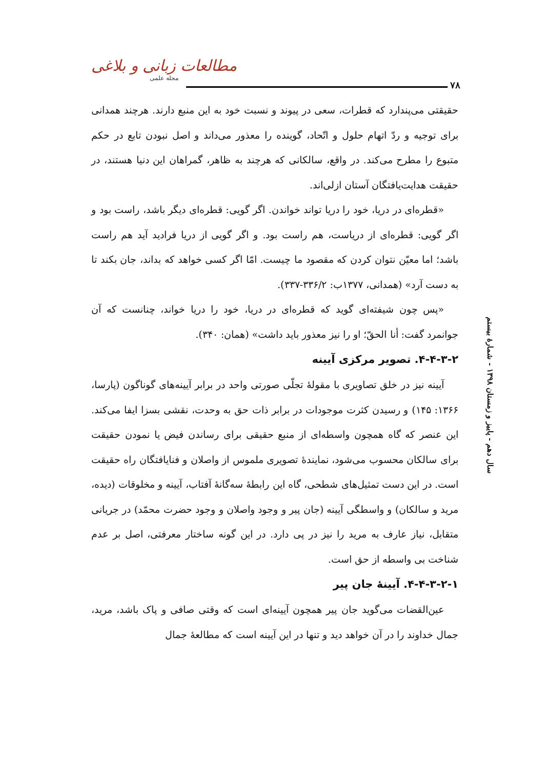مطالعات زبانی و بلاغی
مجله علمی
۷۸
حقیقتی می‌پندارد که قطرات، سعی در پیوند و نسبت خود به این منبع دارند. هرچند همدانی برای توجیه و ردّ اتهام حلول و اتّحاد، گوینده را معذور می‌داند و اصل نبودن تابع در حکم متبوع را مطرح می‌کند. در واقع، سالکانی که هرچند به ظاهر، گمراهان این دنیا هستند، در حقیقت هدایت‌یافتگان آستان ازلی‌اند.
«قطره‌ای در دریا، خود را دریا تواند خواندن. اگر گویی: قطره‌ای دیگر باشد، راست بود و اگر گویی: قطره‌ای از دریاست، هم راست بود. و اگر گویی از دریا فرادید آید هم راست باشد؛ اما معیّن نتوان کردن که مقصود ما چیست. امّا اگر کسی خواهد که بداند، جان بکند تا به دست آرد» (همدانی، ۱۳۷۷ب: ۳۳۶/۲-۳۳۷).
«پس چون شیفته‌ای گوید که قطره‌ای در دریا، خود را دریا خواند، چنانست که آن جوانمرد گفت: أنا الحقّ؛ او را نیز معذور باید داشت» (همان: ۳۴۰).
۴-۴-۳-۲. تصویر مرکزی آیینه
آیینه نیز در خلق تصاویری با مقولهٔ تجلّی صورتی واحد در برابر آیینه‌های گوناگون (پارسا، ۱۳۶۶: ۱۴۵) و رسیدن کثرت موجودات در برابر ذات حق به وحدت، نقشی بسزا ایفا می‌کند. این عنصر که گاه همچون واسطه‌ای از منبع حقیقی برای رساندن فیض یا نمودن حقیقت برای سالکان محسوب می‌شود، نمایندهٔ تصویری ملموس از واصلان و فنایافتگان راه حقیقت است. در این دست تمثیل‌های شطحی، گاه این رابطهٔ سه‌گانهٔ آفتاب، آیینه و مخلوقات (دیده، مرید و سالکان) و واسطگی آیینه (جان پیر و وجود واصلان و وجود حضرت محمّد) در جریانی متقابل، نیاز عارف به مرید را نیز در پی دارد. در این گونه ساختار معرفتی، اصل بر عدم شناخت بی واسطه از حق است.
۴-۴-۳-۲-۱. آیینهٔ جان پیر
عین‌القضات می‌گوید جان پیر همچون آیینه‌ای است که وقتی صافی و پاک باشد، مرید، جمال خداوند را در آن خواهد دید و تنها در این آیینه است که مطالعهٔ جمال
سال دهم - پاییز و زمستان ۱۳۹۸ - شمارهٔ بیستم